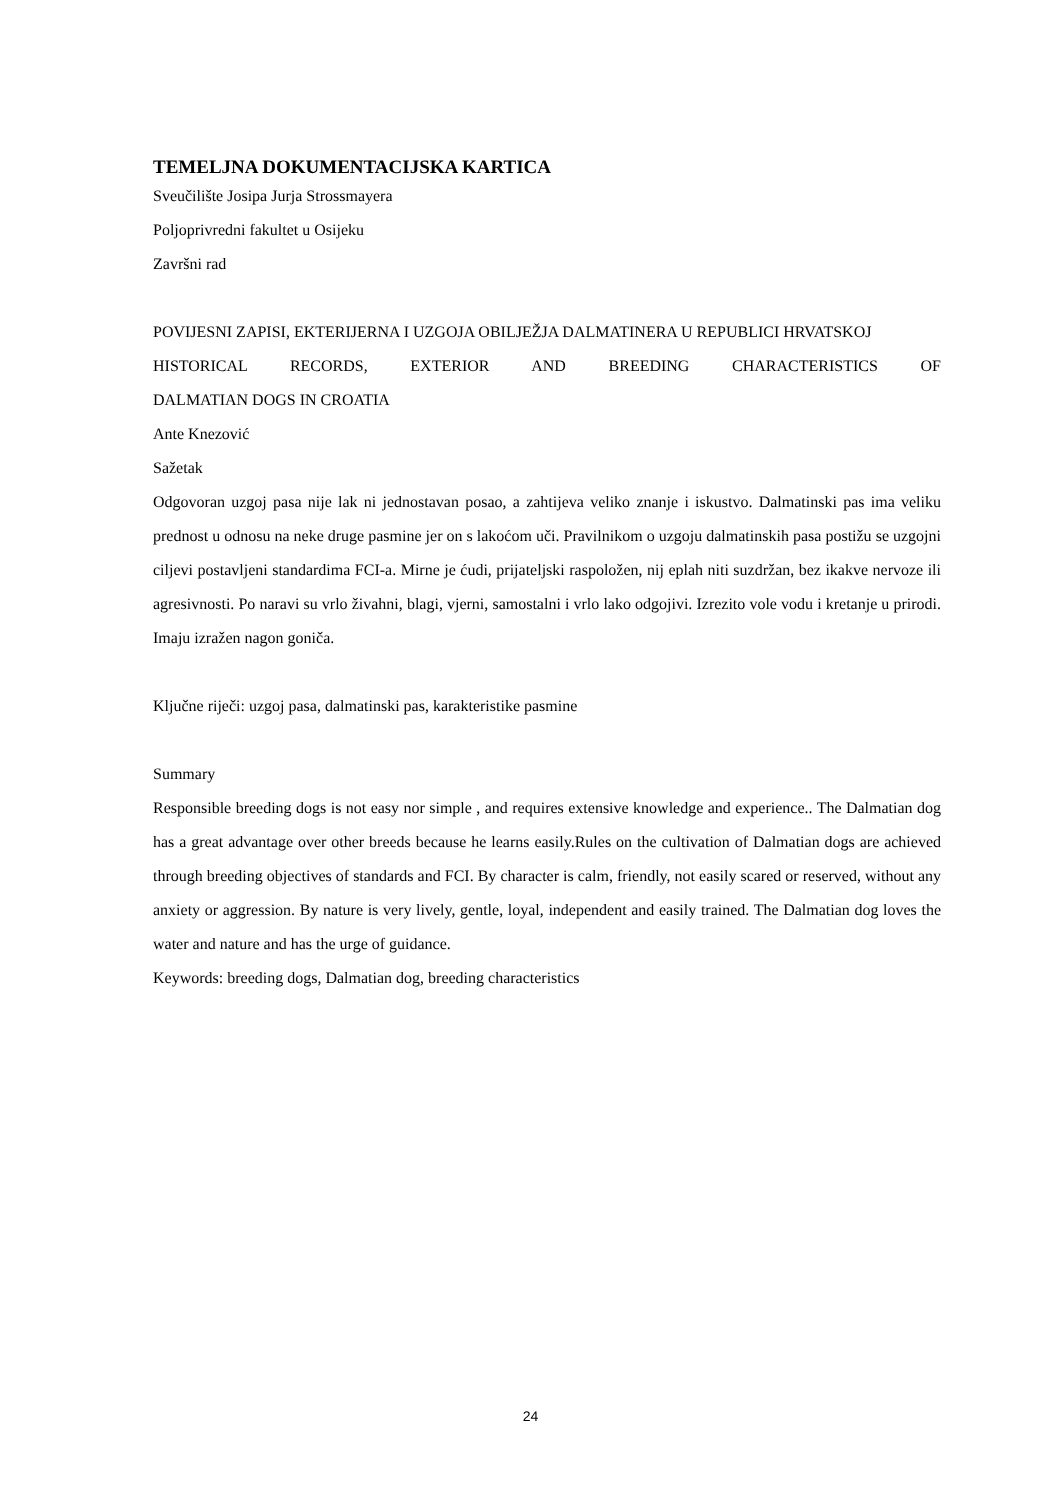TEMELJNA DOKUMENTACIJSKA KARTICA
Sveučilište Josipa Jurja Strossmayera
Poljoprivredni fakultet u Osijeku
Završni rad
POVIJESNI ZAPISI, EKTERIJERNA I UZGOJA OBILJEŽJA DALMATINERA U REPUBLICI HRVATSKOJ
HISTORICAL RECORDS, EXTERIOR AND BREEDING CHARACTERISTICS OF
DALMATIAN DOGS IN CROATIA
Ante Knezović
Sažetak
Odgovoran uzgoj pasa nije lak ni jednostavan posao, a zahtijeva veliko znanje i iskustvo. Dalmatinski pas ima veliku prednost u odnosu na neke druge pasmine jer on s lakoćom uči. Pravilnikom o uzgoju dalmatinskih pasa postižu se uzgojni ciljevi postavljeni standardima FCI-a. Mirne je ćudi, prijateljski raspoložen, nij eplah niti suzdržan, bez ikakve nervoze ili agresivnosti. Po naravi su vrlo živahni, blagi, vjerni, samostalni i vrlo lako odgojivi. Izrezito vole vodu i kretanje u prirodi. Imaju izražen nagon goniča.
Ključne riječi: uzgoj pasa, dalmatinski pas, karakteristike pasmine
Summary
Responsible breeding dogs is not easy nor simple , and requires extensive knowledge and experience.. The Dalmatian dog has a great advantage over other breeds because he learns easily.Rules on the cultivation of Dalmatian dogs are achieved through breeding objectives of standards and FCI. By character is calm, friendly, not easily scared or reserved, without any anxiety or aggression. By nature is very lively, gentle, loyal, independent and easily trained. The Dalmatian dog loves the water and nature and has the urge of guidance.
Keywords: breeding dogs, Dalmatian dog, breeding characteristics
24